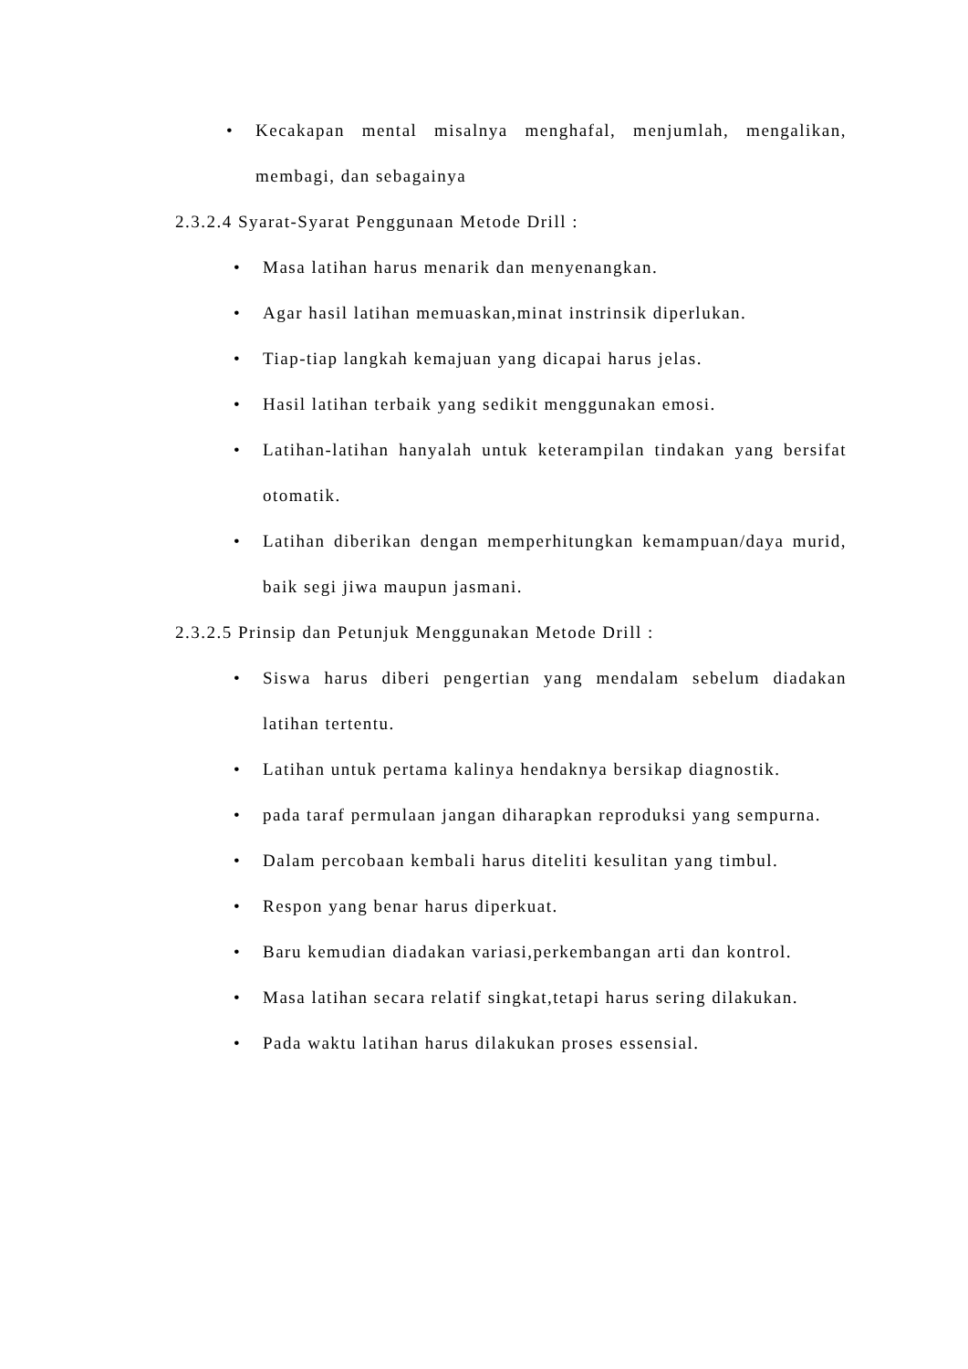• Kecakapan mental misalnya menghafal, menjumlah, mengalikan, membagi, dan sebagainya
2.3.2.4 Syarat-Syarat Penggunaan Metode Drill :
• Masa latihan harus menarik dan menyenangkan.
• Agar hasil latihan memuaskan,minat instrinsik diperlukan.
• Tiap-tiap langkah kemajuan yang dicapai harus jelas.
• Hasil latihan terbaik yang sedikit menggunakan emosi.
• Latihan-latihan hanyalah untuk keterampilan tindakan yang bersifat otomatik.
• Latihan diberikan dengan memperhitungkan kemampuan/daya murid, baik segi jiwa maupun jasmani.
2.3.2.5 Prinsip dan Petunjuk Menggunakan Metode Drill :
• Siswa harus diberi pengertian yang mendalam sebelum diadakan latihan tertentu.
• Latihan untuk pertama kalinya hendaknya bersikap diagnostik.
• pada taraf permulaan jangan diharapkan reproduksi yang sempurna.
• Dalam percobaan kembali harus diteliti kesulitan yang timbul.
• Respon yang benar harus diperkuat.
• Baru kemudian diadakan variasi,perkembangan arti dan kontrol.
• Masa latihan secara relatif singkat,tetapi harus sering dilakukan.
• Pada waktu latihan harus dilakukan proses essensial.